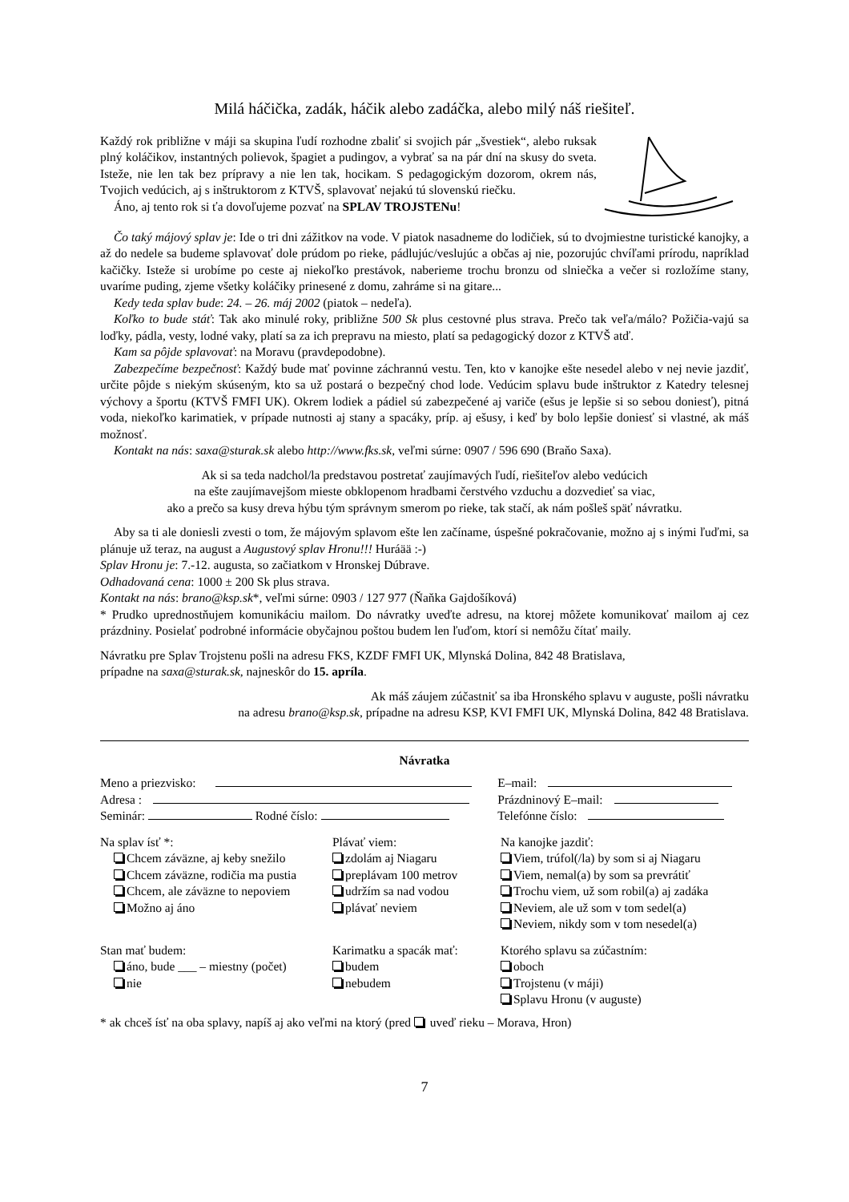Milá háčička, zadák, háčik alebo zadáčka, alebo milý náš riešiteľ.
Každý rok približne v máji sa skupina ľudí rozhodne zbaliť si svojich pár „švestiek“, alebo ruksak plný koláčikov, instantných polievok, špagiet a pudingov, a vybrať sa na pár dní na skusy do sveta. Isteže, nie len tak bez prípravy a nie len tak, hocikam. S pedagogickým dozorom, okrem nás, Tvojich vedúcich, aj s inštruktorom z KTVŠ, splavovať nejakú tú slovenskú riečku.
Áno, aj tento rok si ťa dovoľujeme pozvať na SPLAV TROJSTENu!
Čo taký májový splav je: Ide o tri dni zážitkov na vode. V piatok nasadneme do lodičiek, sú to dvojmiestne turistické kanojky, a až do nedele sa budeme splavovať dole prúdom po rieke, pádlujúc/veslujúc a občas aj nie, pozorujúc chvíľami prírodu, napríklad kačičky. Isteže si urobíme po ceste aj niekoľko prestávok, naberieme trochu bronzu od slniečka a večer si rozložíme stany, uvaríme puding, zjeme všetky koláčiky prinesené z domu, zahráme si na gitare...
Kedy teda splav bude: 24. – 26. máj 2002 (piatok – nedeľa).
Koľko to bude stáť: Tak ako minulé roky, približne 500 Sk plus cestovné plus strava. Prečo tak veľa/málo? Požičia-vajú sa loďky, pádla, vesty, lodné vaky, platí sa za ich prepravu na miesto, platí sa pedagogický dozor z KTVŠ atď.
Kam sa pôjde splavovať: na Moravu (pravdepodobne).
Zabezpečíme bezpečnosť: Každý bude mať povinne záchrannú vestu. Ten, kto v kanojke ešte nesedel alebo v nej nevie jazdiť, určite pôjde s niekým skúseným, kto sa už postará o bezpečný chod lode. Vedúcim splavu bude inštruktor z Katedry telesnej výchovy a športu (KTVŠ FMFI UK). Okrem lodiek a pádiel sú zabezpečené aj variče (ešus je lepšie si so sebou doniesť), pitná voda, niekoľko karimatiek, v prípade nutnosti aj stany a spacáky, príp. aj ešusy, i keď by bolo lepšie doniesť si vlastné, ak máš možnosť.
Kontakt na nás: saxa@sturak.sk alebo http://www.fks.sk, veľmi súrne: 0907 / 596 690 (Braňo Saxa).
Ak si sa teda nadchol/la predstavou postretať zaujímavých ľudí, riešiteľov alebo vedúcich
na ešte zaujímavejšom mieste obklopenom hradbami čerstvého vzduchu a dozvedieť sa viac,
ako a prečo sa kusy dreva hýbu tým správnym smerom po rieke, tak stačí, ak nám pošleš späť návratku.
Aby sa ti ale doniesli zvesti o tom, že májovým splavom ešte len začíname, úspešné pokračovanie, možno aj s inými ľuďmi, sa plánuje už teraz, na august a Augustový splav Hronu!!! Huráää :-)
Splav Hronu je: 7.-12. augusta, so začiatkom v Hronskej Dúbrave.
Odhadovaná cena: 1000 ± 200 Sk plus strava.
Kontakt na nás: brano@ksp.sk*, veľmi súrne: 0903 / 127 977 (Ňaňka Gajdošíková)
* Prudko uprednostňujem komunikáciu mailom. Do návratky uveďte adresu, na ktorej môžete komunikovať mailom aj cez prázdniny. Posielať podrobné informácie obyčajnou poštou budem len ľuďom, ktorí si nemôžu čítať maily.
Návratku pre Splav Trojstenu pošli na adresu FKS, KZDF FMFI UK, Mlynská Dolina, 842 48 Bratislava,
prípadne na saxa@sturak.sk, najneskôr do 15. apríla.
Ak máš záujem zúčastniť sa iba Hronského splavu v auguste, pošli návratku
na adresu brano@ksp.sk, prípadne na adresu KSP, KVI FMFI UK, Mlynská Dolina, 842 48 Bratislava.
Návratka
| Meno a priezvisko: | E–mail: |
| Adresa : | Prázdninový E–mail: |
| Seminár: Rodné číslo: | Telefónne číslo: |
Na splav ísť *:
Chcem záväzne, aj keby snežilo
Chcem záväzne, rodičia ma pustia
Chcem, ale záväzne to nepoviem
Možno aj áno
Plávať viem:
zdolám aj Niagaru
preplávam 100 metrov
udržím sa nad vodou
plávať neviem
Na kanojke jazdiť:
Viem, trúfol(/la) by som si aj Niagaru
Viem, nemal(a) by som sa prevrátiť
Trochu viem, už som robil(a) aj zadáka
Neviem, ale už som v tom sedel(a)
Neviem, nikdy som v tom nesedel(a)
Stan mať budem:
áno, bude ___ – miestny (počet)
nie
Karimatku a spacák mať:
budem
nebudem
Ktorého splavu sa zúčastním:
oboch
Trojstenu (v máji)
Splavu Hronu (v auguste)
* ak chceš ísť na oba splavy, napíš aj ako veľmi na ktorý (pred uveď rieku – Morava, Hron)
7